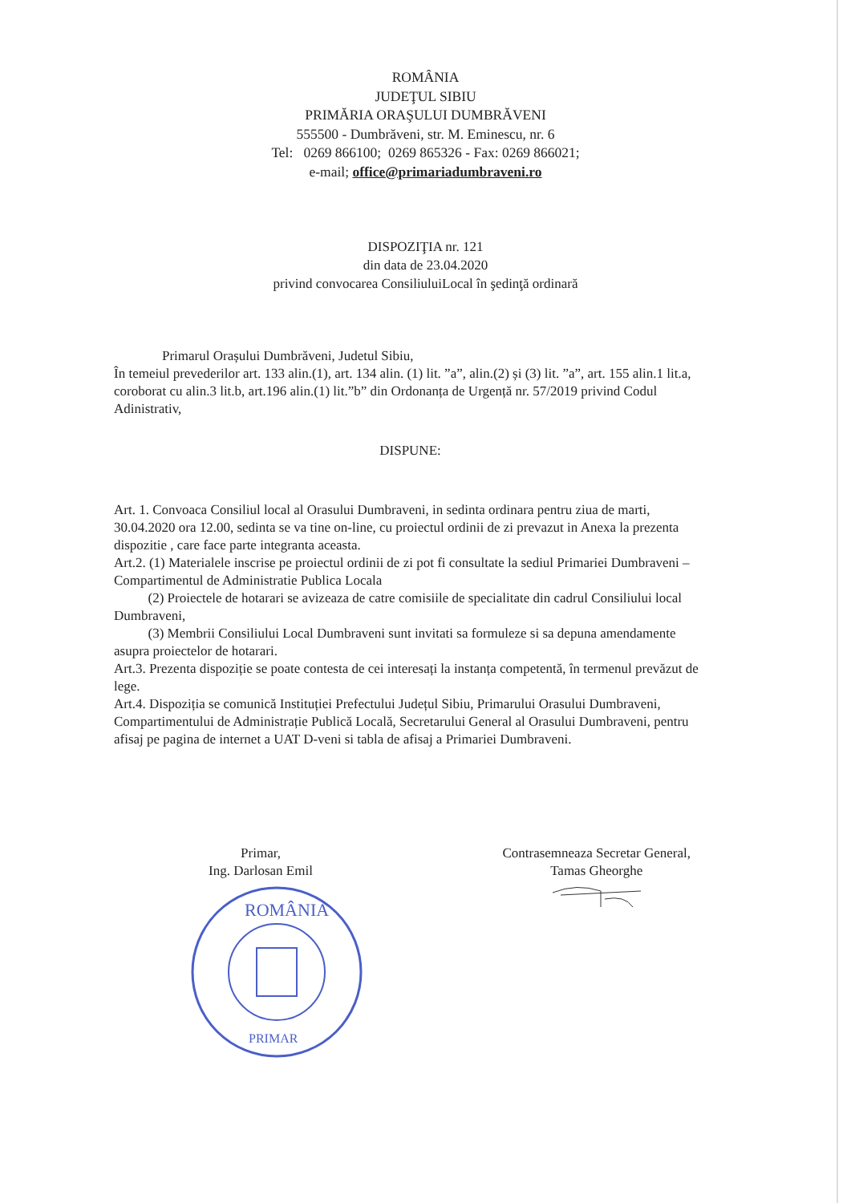ROMÂNIA
JUDEŢUL SIBIU
PRIMĂRIA ORAŞULUI DUMBRĂVENI
555500 - Dumbrăveni, str. M. Eminescu, nr. 6
Tel: 0269 866100; 0269 865326 - Fax: 0269 866021;
e-mail; office@primariadumbraveni.ro
DISPOZIŢIA nr. 121
din data de 23.04.2020
privind convocarea ConsiliuluiLocal în şedinţă ordinară
Primarul Orașului Dumbrăveni, Judetul Sibiu,
În temeiul prevederilor art. 133 alin.(1), art. 134 alin. (1) lit. ”a”, alin.(2) și (3) lit. ”a”, art. 155 alin.1 lit.a, coroborat cu alin.3 lit.b, art.196 alin.(1) lit.”b” din Ordonanța de Urgență nr. 57/2019 privind Codul Adinistrativ,
DISPUNE:
Art. 1. Convoaca Consiliul local al Orasului Dumbraveni, in sedinta ordinara pentru ziua de marti, 30.04.2020 ora 12.00, sedinta se va tine on-line, cu proiectul ordinii de zi prevazut in Anexa la prezenta dispozitie , care face parte integranta aceasta.
Art.2. (1) Materialele inscrise pe proiectul ordinii de zi pot fi consultate la sediul Primariei Dumbraveni – Compartimentul de Administratie Publica Locala
(2) Proiectele de hotarari se avizeaza de catre comisiile de specialitate din cadrul Consiliului local Dumbraveni,
(3) Membrii Consiliului Local Dumbraveni sunt invitati sa formuleze si sa depuna amendamente asupra proiectelor de hotarari.
Art.3. Prezenta dispoziție se poate contesta de cei interesați la instanța competentă, în termenul prevăzut de lege.
Art.4. Dispoziția se comunică Instituției Prefectului Județul Sibiu, Primarului Orasului Dumbraveni, Compartimentului de Administrație Publică Locală, Secretarului General al Orasului Dumbraveni, pentru afisaj pe pagina de internet a UAT D-veni si tabla de afisaj a Primariei Dumbraveni.
Primar,
Ing. Darlosan Emil
ROMÂNIA
PRIMAR
Contrasemneaza Secretar General,
Tamas Gheorghe